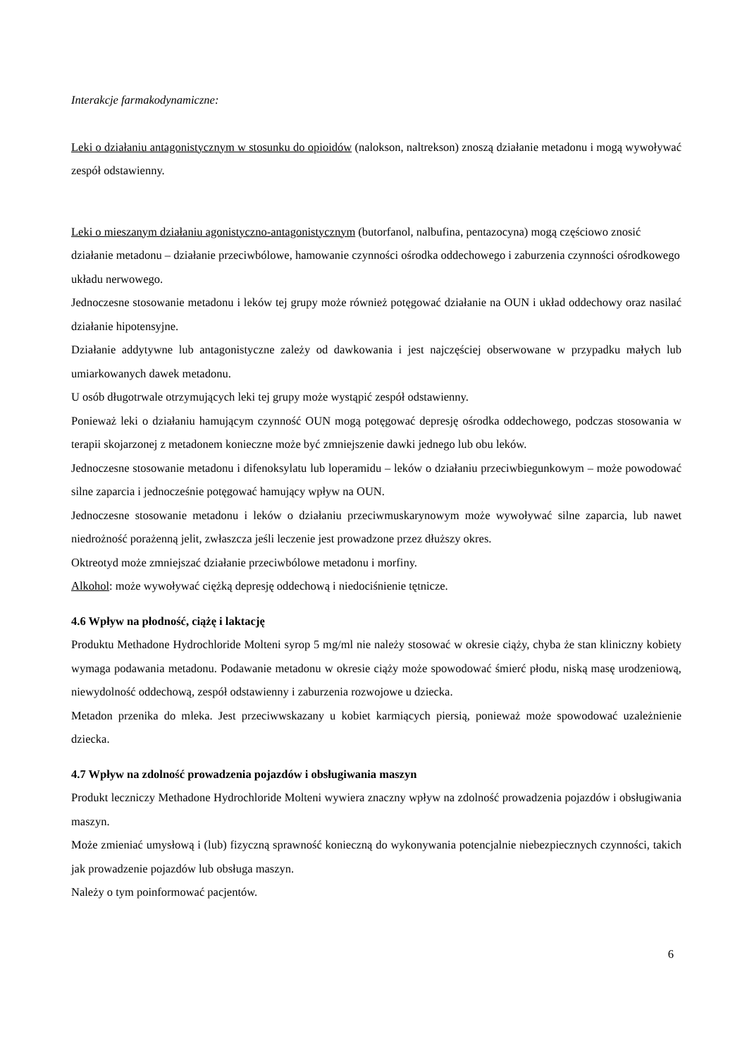Interakcje farmakodynamiczne:
Leki o działaniu antagonistycznym w stosunku do opioidów (nalokson, naltrekson) znoszą działanie metadonu i mogą wywoływać zespół odstawienny.
Leki o mieszanym działaniu agonistyczno-antagonistycznym (butorfanol, nalbufina, pentazocyna) mogą częściowo znosić działanie metadonu – działanie przeciwbólowe, hamowanie czynności ośrodka oddechowego i zaburzenia czynności ośrodkowego układu nerwowego.
Jednoczesne stosowanie metadonu i leków tej grupy może również potęgować działanie na OUN i układ oddechowy oraz nasilać działanie hipotensyjne.
Działanie addytywne lub antagonistyczne zależy od dawkowania i jest najczęściej obserwowane w przypadku małych lub umiarkowanych dawek metadonu.
U osób długotrwale otrzymujących leki tej grupy może wystąpić zespół odstawienny.
Ponieważ leki o działaniu hamującym czynność OUN mogą potęgować depresję ośrodka oddechowego, podczas stosowania w terapii skojarzonej z metadonem konieczne może być zmniejszenie dawki jednego lub obu leków.
Jednoczesne stosowanie metadonu i difenoksylatu lub loperamidu – leków o działaniu przeciwbiegunkowym – może powodować silne zaparcia i jednocześnie potęgować hamujący wpływ na OUN.
Jednoczesne stosowanie metadonu i leków o działaniu przeciwmuskarynowym może wywoływać silne zaparcia, lub nawet niedrożność porażenną jelit, zwłaszcza jeśli leczenie jest prowadzone przez dłuższy okres.
Oktreotyd może zmniejszać działanie przeciwbólowe metadonu i morfiny.
Alkohol: może wywoływać ciężką depresję oddechową i niedociśnienie tętnicze.
4.6 Wpływ na płodność, ciążę i laktację
Produktu Methadone Hydrochloride Molteni syrop 5 mg/ml nie należy stosować w okresie ciąży, chyba że stan kliniczny kobiety wymaga podawania metadonu. Podawanie metadonu w okresie ciąży może spowodować śmierć płodu, niską masę urodzeniową, niewydolność oddechową, zespół odstawienny i zaburzenia rozwojowe u dziecka.
Metadon przenika do mleka. Jest przeciwwskazany u kobiet karmiących piersią, ponieważ może spowodować uzależnienie dziecka.
4.7 Wpływ na zdolność prowadzenia pojazdów i obsługiwania maszyn
Produkt leczniczy Methadone Hydrochloride Molteni wywiera znaczny wpływ na zdolność prowadzenia pojazdów i obsługiwania maszyn.
Może zmieniać umysłową i (lub) fizyczną sprawność konieczną do wykonywania potencjalnie niebezpiecznych czynności, takich jak prowadzenie pojazdów lub obsługa maszyn.
Należy o tym poinformować pacjentów.
6